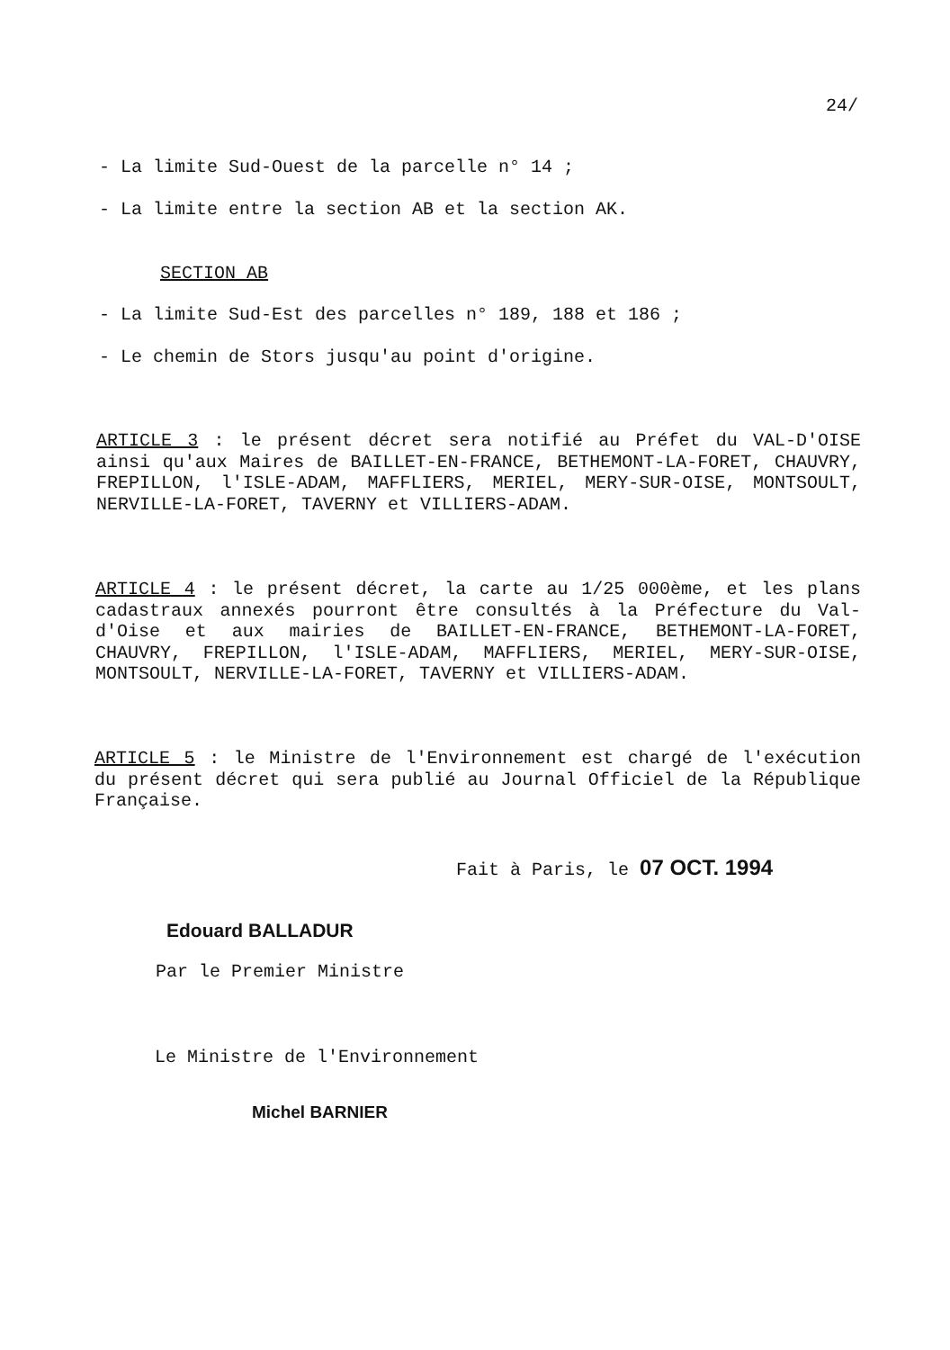24/
- La limite Sud-Ouest de la parcelle n° 14 ;
- La limite entre la section AB et la section AK.
SECTION AB
- La limite Sud-Est des parcelles n° 189, 188 et 186 ;
- Le chemin de Stors jusqu'au point d'origine.
ARTICLE 3 : le présent décret sera notifié au Préfet du VAL-D'OISE ainsi qu'aux Maires de BAILLET-EN-FRANCE, BETHEMONT-LA-FORET, CHAUVRY, FREPILLON, l'ISLE-ADAM, MAFFLIERS, MERIEL, MERY-SUR-OISE, MONTSOULT, NERVILLE-LA-FORET, TAVERNY et VILLIERS-ADAM.
ARTICLE 4 : le présent décret, la carte au 1/25 000ème, et les plans cadastraux annexés pourront être consultés à la Préfecture du Val-d'Oise et aux mairies de BAILLET-EN-FRANCE, BETHEMONT-LA-FORET, CHAUVRY, FREPILLON, l'ISLE-ADAM, MAFFLIERS, MERIEL, MERY-SUR-OISE, MONTSOULT, NERVILLE-LA-FORET, TAVERNY et VILLIERS-ADAM.
ARTICLE 5 : le Ministre de l'Environnement est chargé de l'exécution du présent décret qui sera publié au Journal Officiel de la République Française.
Fait à Paris, le 07 OCT. 1994
Edouard BALLADUR
Par le Premier Ministre
Le Ministre de l'Environnement
Michel BARNIER